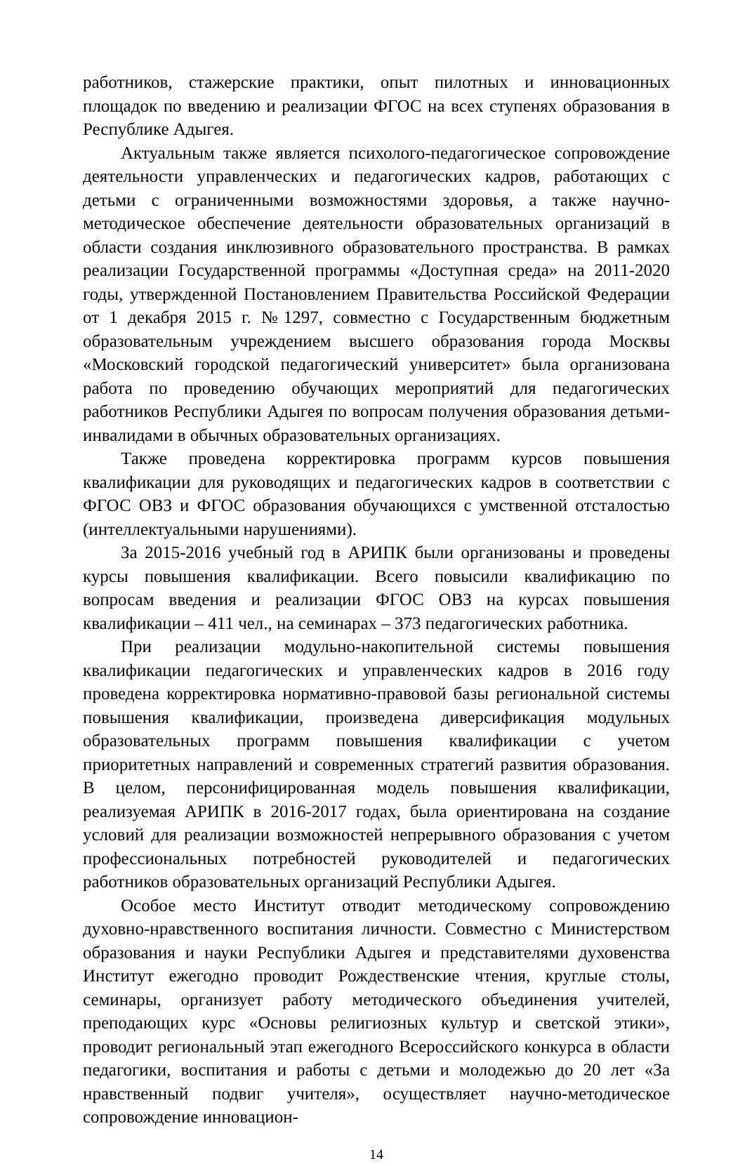работников, стажерские практики, опыт пилотных и инновационных площадок по введению и реализации ФГОС на всех ступенях образования в Республике Адыгея.
Актуальным также является психолого-педагогическое сопровождение деятельности управленческих и педагогических кадров, работающих с детьми с ограниченными возможностями здоровья, а также научно-методическое обеспечение деятельности образовательных организаций в области создания инклюзивного образовательного пространства. В рамках реализации Государственной программы «Доступная среда» на 2011-2020 годы, утвержденной Постановлением Правительства Российской Федерации от 1 декабря 2015 г. №1297, совместно с Государственным бюджетным образовательным учреждением высшего образования города Москвы «Московский городской педагогический университет» была организована работа по проведению обучающих мероприятий для педагогических работников Республики Адыгея по вопросам получения образования детьми-инвалидами в обычных образовательных организациях.
Также проведена корректировка программ курсов повышения квалификации для руководящих и педагогических кадров в соответствии с ФГОС ОВЗ и ФГОС образования обучающихся с умственной отсталостью (интеллектуальными нарушениями).
За 2015-2016 учебный год в АРИПК были организованы и проведены курсы повышения квалификации. Всего повысили квалификацию по вопросам введения и реализации ФГОС ОВЗ на курсах повышения квалификации – 411 чел., на семинарах – 373 педагогических работника.
При реализации модульно-накопительной системы повышения квалификации педагогических и управленческих кадров в 2016 году проведена корректировка нормативно-правовой базы региональной системы повышения квалификации, произведена диверсификация модульных образовательных программ повышения квалификации с учетом приоритетных направлений и современных стратегий развития образования. В целом, персонифицированная модель повышения квалификации, реализуемая АРИПК в 2016-2017 годах, была ориентирована на создание условий для реализации возможностей непрерывного образования с учетом профессиональных потребностей руководителей и педагогических работников образовательных организаций Республики Адыгея.
Особое место Институт отводит методическому сопровождению духовно-нравственного воспитания личности. Совместно с Министерством образования и науки Республики Адыгея и представителями духовенства Институт ежегодно проводит Рождественские чтения, круглые столы, семинары, организует работу методического объединения учителей, преподающих курс «Основы религиозных культур и светской этики», проводит региональный этап ежегодного Всероссийского конкурса в области педагогики, воспитания и работы с детьми и молодежью до 20 лет «За нравственный подвиг учителя», осуществляет научно-методическое сопровождение инновацион-
14